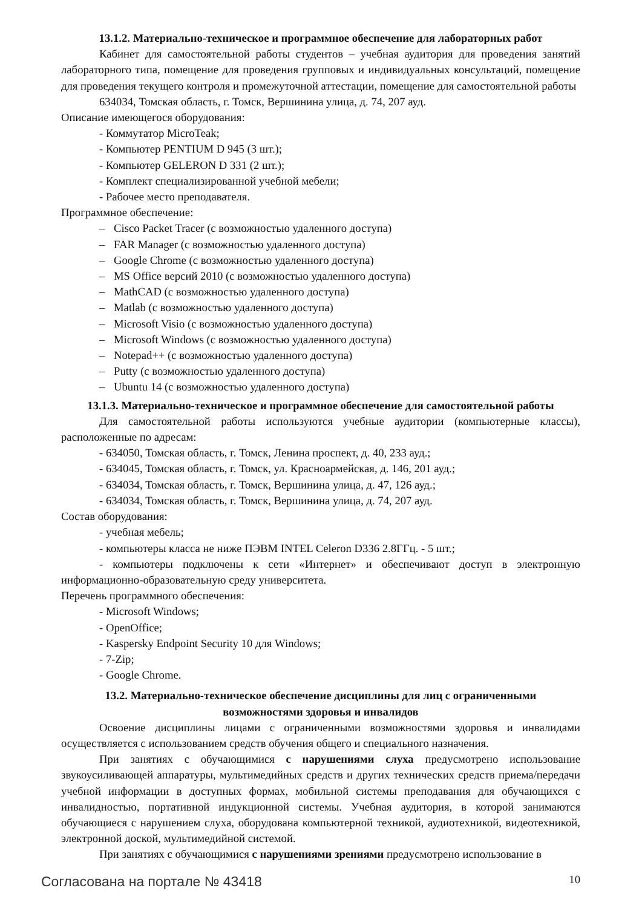13.1.2. Материально-техническое и программное обеспечение для лабораторных работ
Кабинет для самостоятельной работы студентов – учебная аудитория для проведения занятий лабораторного типа, помещение для проведения групповых и индивидуальных консультаций, помещение для проведения текущего контроля и промежуточной аттестации, помещение для самостоятельной работы
634034, Томская область, г. Томск, Вершинина улица, д. 74, 207 ауд.
Описание имеющегося оборудования:
- Коммутатор MicroTeak;
- Компьютер PENTIUM D 945 (3 шт.);
- Компьютер GELERON D 331 (2 шт.);
- Комплект специализированной учебной мебели;
- Рабочее место преподавателя.
Программное обеспечение:
– Cisco Packet Tracer (с возможностью удаленного доступа)
– FAR Manager (с возможностью удаленного доступа)
– Google Chrome (с возможностью удаленного доступа)
– MS Office версий 2010 (с возможностью удаленного доступа)
– MathCAD (с возможностью удаленного доступа)
– Matlab (с возможностью удаленного доступа)
– Microsoft Visio (с возможностью удаленного доступа)
– Microsoft Windows (с возможностью удаленного доступа)
– Notepad++ (с возможностью удаленного доступа)
– Putty (с возможностью удаленного доступа)
– Ubuntu 14 (с возможностью удаленного доступа)
13.1.3. Материально-техническое и программное обеспечение для самостоятельной работы
Для самостоятельной работы используются учебные аудитории (компьютерные классы), расположенные по адресам:
- 634050, Томская область, г. Томск, Ленина проспект, д. 40, 233 ауд.;
- 634045, Томская область, г. Томск, ул. Красноармейская, д. 146, 201 ауд.;
- 634034, Томская область, г. Томск, Вершинина улица, д. 47, 126 ауд.;
- 634034, Томская область, г. Томск, Вершинина улица, д. 74, 207 ауд.
Состав оборудования:
- учебная мебель;
- компьютеры класса не ниже ПЭВМ INTEL Celeron D336 2.8ГГц. - 5 шт.;
- компьютеры подключены к сети «Интернет» и обеспечивают доступ в электронную информационно-образовательную среду университета.
Перечень программного обеспечения:
- Microsoft Windows;
- OpenOffice;
- Kaspersky Endpoint Security 10 для Windows;
- 7-Zip;
- Google Chrome.
13.2. Материально-техническое обеспечение дисциплины для лиц с ограниченными
возможностями здоровья и инвалидов
Освоение дисциплины лицами с ограниченными возможностями здоровья и инвалидами осуществляется с использованием средств обучения общего и специального назначения.
При занятиях с обучающимися с нарушениями слуха предусмотрено использование звукоусиливающей аппаратуры, мультимедийных средств и других технических средств приема/передачи учебной информации в доступных формах, мобильной системы преподавания для обучающихся с инвалидностью, портативной индукционной системы. Учебная аудитория, в которой занимаются обучающиеся с нарушением слуха, оборудована компьютерной техникой, аудиотехникой, видеотехникой, электронной доской, мультимедийной системой.
При занятиях с обучающимися с нарушениями зрениями предусмотрено использование в
Согласована на портале № 43418 10